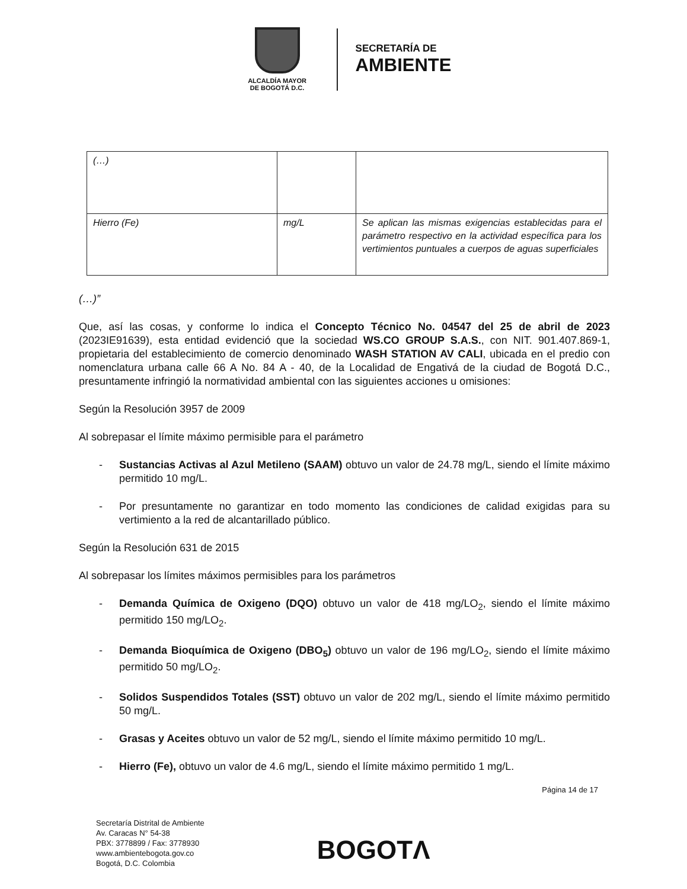ALCALDÍA MAYOR
DE BOGOTÁ D.C.
SECRETARÍA DE
AMBIENTE
| (…) | | |
| Hierro (Fe) | mg/L | Se aplican las mismas exigencias establecidas para el parámetro respectivo en la actividad específica para los vertimientos puntuales a cuerpos de aguas superficiales |
(…)”
Que, así las cosas, y conforme lo indica el Concepto Técnico No. 04547 del 25 de abril de 2023 (2023IE91639), esta entidad evidenció que la sociedad WS.CO GROUP S.A.S., con NIT. 901.407.869-1, propietaria del establecimiento de comercio denominado WASH STATION AV CALI, ubicada en el predio con nomenclatura urbana calle 66 A No. 84 A - 40, de la Localidad de Engativá de la ciudad de Bogotá D.C., presuntamente infringió la normatividad ambiental con las siguientes acciones u omisiones:
Según la Resolución 3957 de 2009
Al sobrepasar el límite máximo permisible para el parámetro
- Sustancias Activas al Azul Metileno (SAAM) obtuvo un valor de 24.78 mg/L, siendo el límite máximo permitido 10 mg/L.
- Por presuntamente no garantizar en todo momento las condiciones de calidad exigidas para su vertimiento a la red de alcantarillado público.
Según la Resolución 631 de 2015
Al sobrepasar los límites máximos permisibles para los parámetros
- Demanda Química de Oxigeno (DQO) obtuvo un valor de 418 mg/LO<sub>2</sub>, siendo el límite máximo permitido 150 mg/LO<sub>2</sub>.
- Demanda Bioquímica de Oxigeno (DBO<sub>5</sub>) obtuvo un valor de 196 mg/LO<sub>2</sub>, siendo el límite máximo permitido 50 mg/LO<sub>2</sub>.
- Solidos Suspendidos Totales (SST) obtuvo un valor de 202 mg/L, siendo el límite máximo permitido 50 mg/L.
- Grasas y Aceites obtuvo un valor de 52 mg/L, siendo el límite máximo permitido 10 mg/L.
- Hierro (Fe), obtuvo un valor de 4.6 mg/L, siendo el límite máximo permitido 1 mg/L.
Página 14 de 17
Secretaría Distrital de Ambiente
Av. Caracas N° 54-38
PBX: 3778899 / Fax: 3778930
www.ambientebogota.gov.co
Bogotá, D.C. Colombia
BOGOTΛ